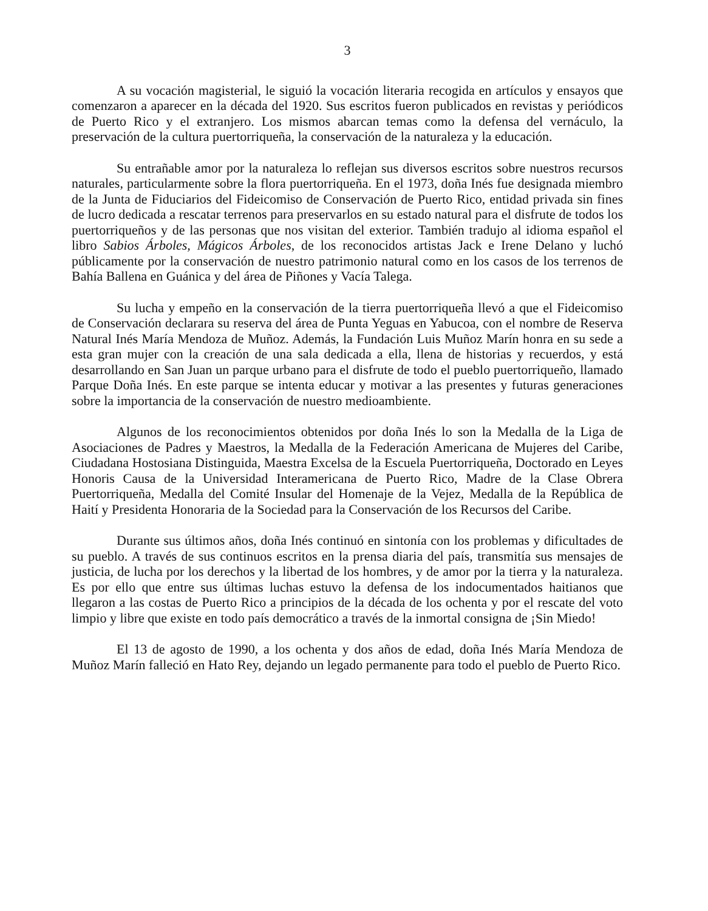3
A su vocación magisterial, le siguió la vocación literaria recogida en artículos y ensayos que comenzaron a aparecer en la década del 1920. Sus escritos fueron publicados en revistas y periódicos de Puerto Rico y el extranjero. Los mismos abarcan temas como la defensa del vernáculo, la preservación de la cultura puertorriqueña, la conservación de la naturaleza y la educación.
Su entrañable amor por la naturaleza lo reflejan sus diversos escritos sobre nuestros recursos naturales, particularmente sobre la flora puertorriqueña. En el 1973, doña Inés fue designada miembro de la Junta de Fiduciarios del Fideicomiso de Conservación de Puerto Rico, entidad privada sin fines de lucro dedicada a rescatar terrenos para preservarlos en su estado natural para el disfrute de todos los puertorriqueños y de las personas que nos visitan del exterior. También tradujo al idioma español el libro Sabios Árboles, Mágicos Árboles, de los reconocidos artistas Jack e Irene Delano y luchó públicamente por la conservación de nuestro patrimonio natural como en los casos de los terrenos de Bahía Ballena en Guánica y del área de Piñones y Vacía Talega.
Su lucha y empeño en la conservación de la tierra puertorriqueña llevó a que el Fideicomiso de Conservación declarara su reserva del área de Punta Yeguas en Yabucoa, con el nombre de Reserva Natural Inés María Mendoza de Muñoz. Además, la Fundación Luis Muñoz Marín honra en su sede a esta gran mujer con la creación de una sala dedicada a ella, llena de historias y recuerdos, y está desarrollando en San Juan un parque urbano para el disfrute de todo el pueblo puertorriqueño, llamado Parque Doña Inés. En este parque se intenta educar y motivar a las presentes y futuras generaciones sobre la importancia de la conservación de nuestro medioambiente.
Algunos de los reconocimientos obtenidos por doña Inés lo son la Medalla de la Liga de Asociaciones de Padres y Maestros, la Medalla de la Federación Americana de Mujeres del Caribe, Ciudadana Hostosiana Distinguida, Maestra Excelsa de la Escuela Puertorriqueña, Doctorado en Leyes Honoris Causa de la Universidad Interamericana de Puerto Rico, Madre de la Clase Obrera Puertorriqueña, Medalla del Comité Insular del Homenaje de la Vejez, Medalla de la República de Haití y Presidenta Honoraria de la Sociedad para la Conservación de los Recursos del Caribe.
Durante sus últimos años, doña Inés continuó en sintonía con los problemas y dificultades de su pueblo. A través de sus continuos escritos en la prensa diaria del país, transmitía sus mensajes de justicia, de lucha por los derechos y la libertad de los hombres, y de amor por la tierra y la naturaleza. Es por ello que entre sus últimas luchas estuvo la defensa de los indocumentados haitianos que llegaron a las costas de Puerto Rico a principios de la década de los ochenta y por el rescate del voto limpio y libre que existe en todo país democrático a través de la inmortal consigna de ¡Sin Miedo!
El 13 de agosto de 1990, a los ochenta y dos años de edad, doña Inés María Mendoza de Muñoz Marín falleció en Hato Rey, dejando un legado permanente para todo el pueblo de Puerto Rico.